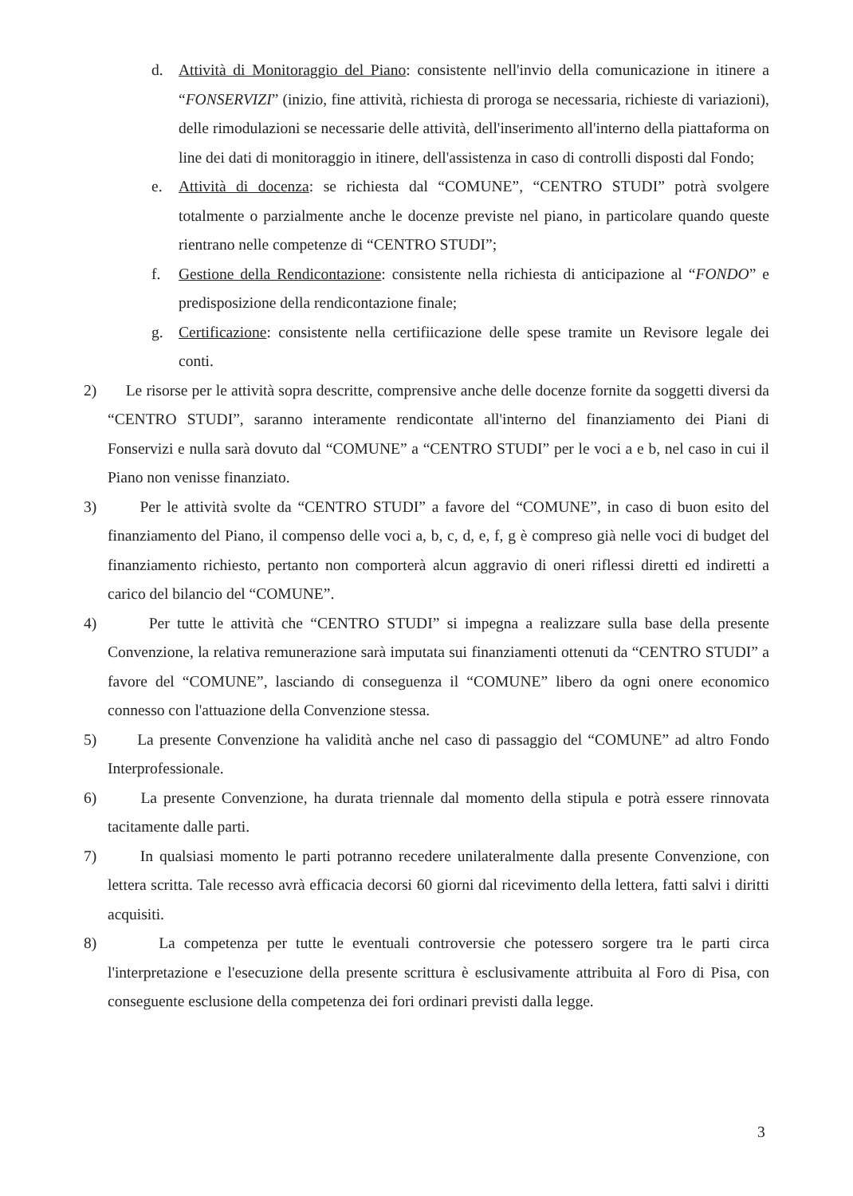d. Attività di Monitoraggio del Piano: consistente nell'invio della comunicazione in itinere a “FONSERVIZI” (inizio, fine attività, richiesta di proroga se necessaria, richieste di variazioni), delle rimodulazioni se necessarie delle attività, dell'inserimento all'interno della piattaforma on line dei dati di monitoraggio in itinere, dell'assistenza in caso di controlli disposti dal Fondo;
e. Attività di docenza: se richiesta dal “COMUNE”, “CENTRO STUDI” potrà svolgere totalmente o parzialmente anche le docenze previste nel piano, in particolare quando queste rientrano nelle competenze di “CENTRO STUDI”;
f. Gestione della Rendicontazione: consistente nella richiesta di anticipazione al “FONDO” e predisposizione della rendicontazione finale;
g. Certificazione: consistente nella certifiicazione delle spese tramite un Revisore legale dei conti.
2) Le risorse per le attività sopra descritte, comprensive anche delle docenze fornite da soggetti diversi da “CENTRO STUDI”, saranno interamente rendicontate all'interno del finanziamento dei Piani di Fonservizi e nulla sarà dovuto dal “COMUNE” a “CENTRO STUDI” per le voci a e b, nel caso in cui il Piano non venisse finanziato.
3) Per le attività svolte da “CENTRO STUDI” a favore del “COMUNE”, in caso di buon esito del finanziamento del Piano, il compenso delle voci a, b, c, d, e, f, g è compreso già nelle voci di budget del finanziamento richiesto, pertanto non comporterà alcun aggravio di oneri riflessi diretti ed indiretti a carico del bilancio del “COMUNE”.
4) Per tutte le attività che “CENTRO STUDI” si impegna a realizzare sulla base della presente Convenzione, la relativa remunerazione sarà imputata sui finanziamenti ottenuti da “CENTRO STUDI” a favore del “COMUNE”, lasciando di conseguenza il “COMUNE” libero da ogni onere economico connesso con l'attuazione della Convenzione stessa.
5) La presente Convenzione ha validità anche nel caso di passaggio del “COMUNE” ad altro Fondo Interprofessionale.
6) La presente Convenzione, ha durata triennale dal momento della stipula e potrà essere rinnovata tacitamente dalle parti.
7) In qualsiasi momento le parti potranno recedere unilateralmente dalla presente Convenzione, con lettera scritta. Tale recesso avrà efficacia decorsi 60 giorni dal ricevimento della lettera, fatti salvi i diritti acquisiti.
8) La competenza per tutte le eventuali controversie che potessero sorgere tra le parti circa l'interpretazione e l'esecuzione della presente scrittura è esclusivamente attribuita al Foro di Pisa, con conseguente esclusione della competenza dei fori ordinari previsti dalla legge.
3